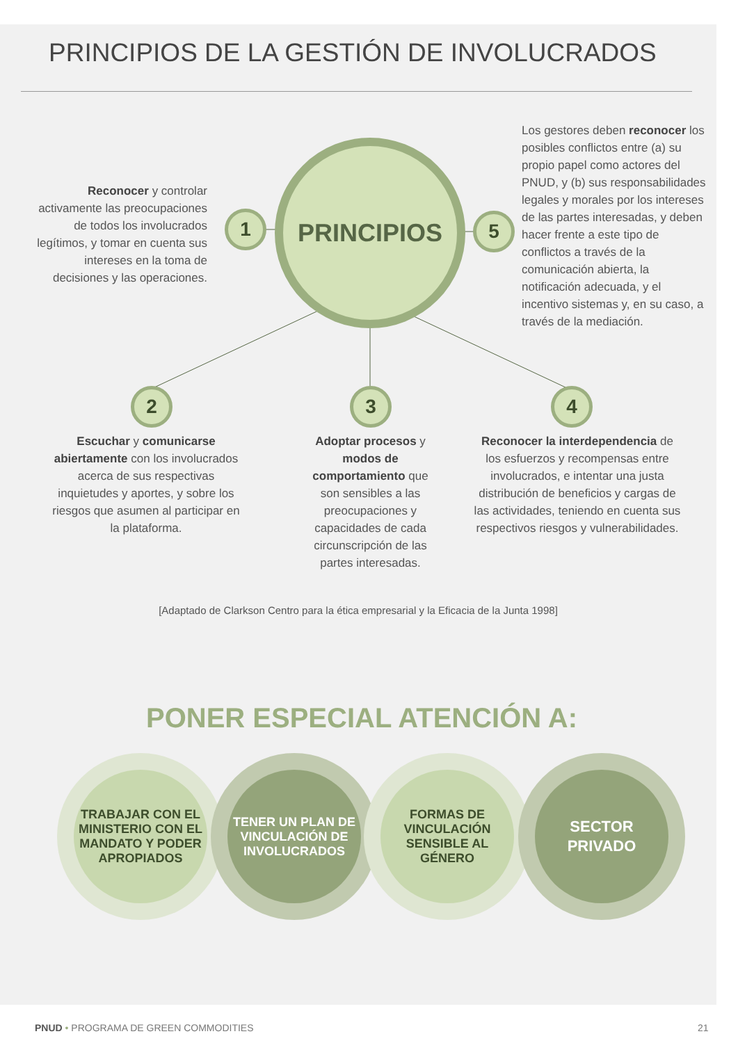PRINCIPIOS DE LA GESTIÓN DE INVOLUCRADOS
Reconocer y controlar activamente las preocupaciones de todos los involucrados legítimos, y tomar en cuenta sus intereses en la toma de decisiones y las operaciones.
1
PRINCIPIOS
5
Los gestores deben reconocer los posibles conflictos entre (a) su propio papel como actores del PNUD, y (b) sus responsabilidades legales y morales por los intereses de las partes interesadas, y deben hacer frente a este tipo de conflictos a través de la comunicación abierta, la notificación adecuada, y el incentivo sistemas y, en su caso, a través de la mediación.
2 3 4
Escuchar y comunicarse abiertamente con los involucrados acerca de sus respectivas inquietudes y aportes, y sobre los riesgos que asumen al participar en la plataforma.
Adoptar procesos y modos de comportamiento que son sensibles a las preocupaciones y capacidades de cada circunscripción de las partes interesadas.
Reconocer la interdependencia de los esfuerzos y recompensas entre involucrados, e intentar una justa distribución de beneficios y cargas de las actividades, teniendo en cuenta sus respectivos riesgos y vulnerabilidades.
[Adaptado de Clarkson Centro para la ética empresarial y la Eficacia de la Junta 1998]
PONER ESPECIAL ATENCIÓN A:
TRABAJAR CON EL MINISTERIO CON EL MANDATO Y PODER APROPIADOS
TENER UN PLAN DE VINCULACIÓN DE INVOLUCRADOS
FORMAS DE VINCULACIÓN SENSIBLE AL GÉNERO
SECTOR PRIVADO
PNUD • PROGRAMA DE GREEN COMMODITIES
21